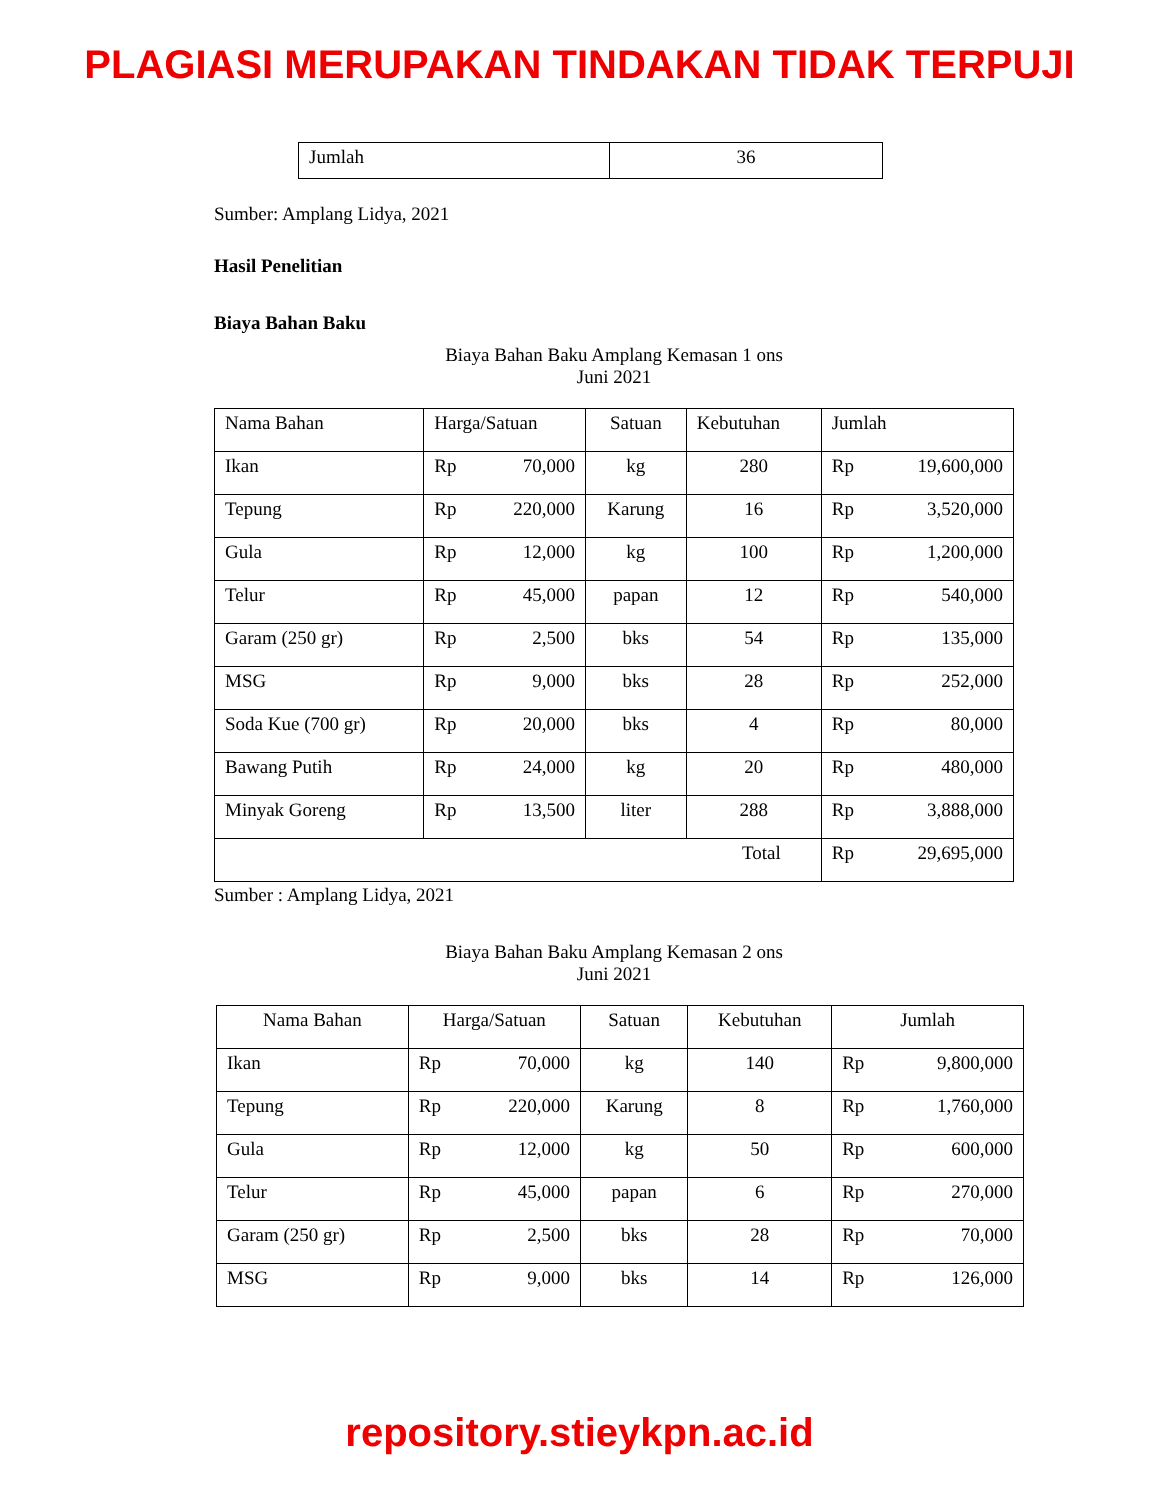PLAGIASI MERUPAKAN TINDAKAN TIDAK TERPUJI
| Jumlah | 36 |
Sumber: Amplang Lidya, 2021
Hasil Penelitian
Biaya Bahan Baku
Biaya Bahan Baku Amplang Kemasan 1 ons
Juni 2021
| Nama Bahan | Harga/Satuan | | Satuan | Kebutuhan | Jumlah | |
| Ikan | Rp | 70,000 | kg | 280 | Rp | 19,600,000 |
| Tepung | Rp | 220,000 | Karung | 16 | Rp | 3,520,000 |
| Gula | Rp | 12,000 | kg | 100 | Rp | 1,200,000 |
| Telur | Rp | 45,000 | papan | 12 | Rp | 540,000 |
| Garam (250 gr) | Rp | 2,500 | bks | 54 | Rp | 135,000 |
| MSG | Rp | 9,000 | bks | 28 | Rp | 252,000 |
| Soda Kue (700 gr) | Rp | 20,000 | bks | 4 | Rp | 80,000 |
| Bawang Putih | Rp | 24,000 | kg | 20 | Rp | 480,000 |
| Minyak Goreng | Rp | 13,500 | liter | 288 | Rp | 3,888,000 |
| Total | | | | | Rp | 29,695,000 |
Sumber : Amplang Lidya, 2021
Biaya Bahan Baku Amplang Kemasan 2 ons
Juni 2021
| Nama Bahan | Harga/Satuan | | Satuan | Kebutuhan | Jumlah | |
| Ikan | Rp | 70,000 | kg | 140 | Rp | 9,800,000 |
| Tepung | Rp | 220,000 | Karung | 8 | Rp | 1,760,000 |
| Gula | Rp | 12,000 | kg | 50 | Rp | 600,000 |
| Telur | Rp | 45,000 | papan | 6 | Rp | 270,000 |
| Garam (250 gr) | Rp | 2,500 | bks | 28 | Rp | 70,000 |
| MSG | Rp | 9,000 | bks | 14 | Rp | 126,000 |
repository.stieykpn.ac.id